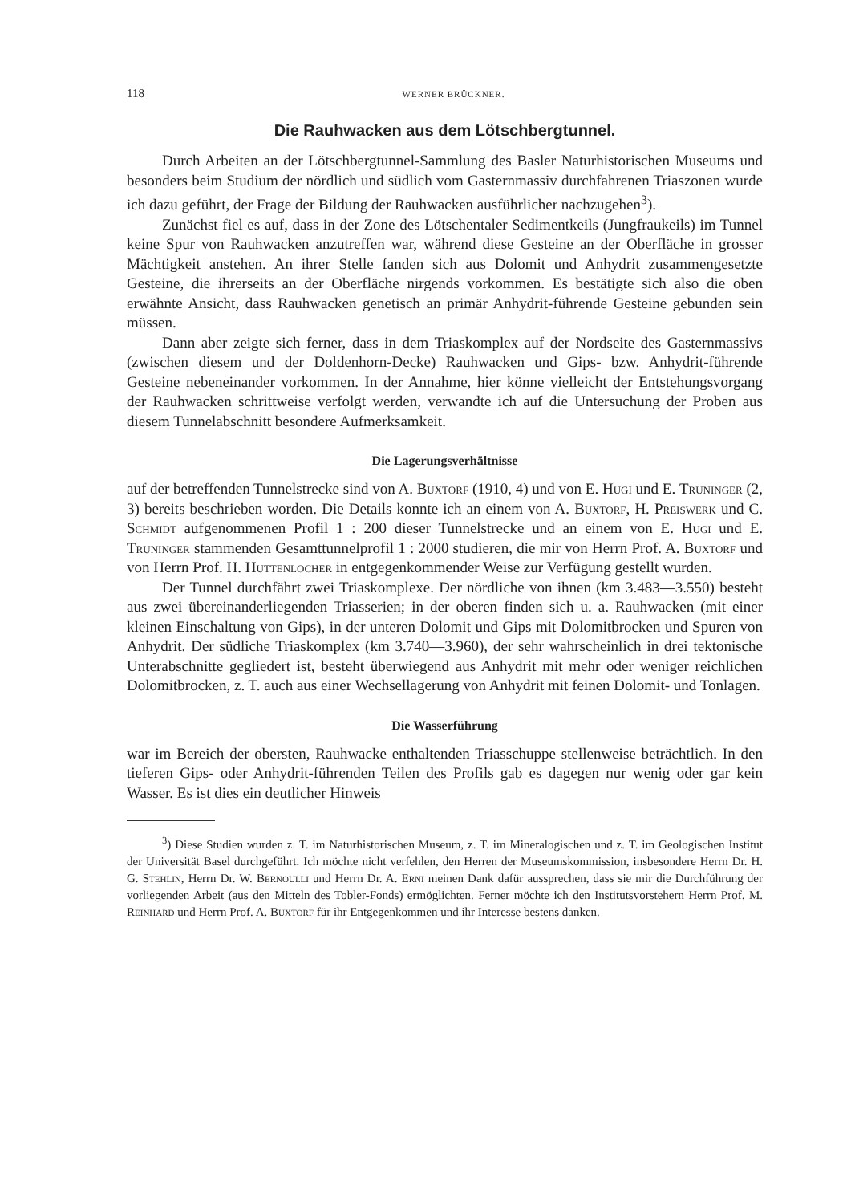118 WERNER BRÜCKNER.
Die Rauhwacken aus dem Lötschbergtunnel.
Durch Arbeiten an der Lötschbergtunnel-Sammlung des Basler Naturhistorischen Museums und besonders beim Studium der nördlich und südlich vom Gasternmassiv durchfahrenen Triaszonen wurde ich dazu geführt, der Frage der Bildung der Rauhwacken ausführlicher nachzugehen<sup>3</sup>).
Zunächst fiel es auf, dass in der Zone des Lötschentaler Sedimentkeils (Jungfraukeils) im Tunnel keine Spur von Rauhwacken anzutreffen war, während diese Gesteine an der Oberfläche in grosser Mächtigkeit anstehen. An ihrer Stelle fanden sich aus Dolomit und Anhydrit zusammengesetzte Gesteine, die ihrerseits an der Oberfläche nirgends vorkommen. Es bestätigte sich also die oben erwähnte Ansicht, dass Rauhwacken genetisch an primär Anhydrit-führende Gesteine gebunden sein müssen.
Dann aber zeigte sich ferner, dass in dem Triaskomplex auf der Nordseite des Gasternmassivs (zwischen diesem und der Doldenhorn-Decke) Rauhwacken und Gips- bzw. Anhydrit-führende Gesteine nebeneinander vorkommen. In der Annahme, hier könne vielleicht der Entstehungsvorgang der Rauhwacken schrittweise verfolgt werden, verwandte ich auf die Untersuchung der Proben aus diesem Tunnelabschnitt besondere Aufmerksamkeit.
Die Lagerungsverhältnisse
auf der betreffenden Tunnelstrecke sind von A. Buxtorf (1910, 4) und von E. Hugi und E. Truninger (2, 3) bereits beschrieben worden. Die Details konnte ich an einem von A. Buxtorf, H. Preiswerk und C. Schmidt aufgenommenen Profil 1 : 200 dieser Tunnelstrecke und an einem von E. Hugi und E. Truninger stammenden Gesamttunnelprofil 1 : 2000 studieren, die mir von Herrn Prof. A. Buxtorf und von Herrn Prof. H. Huttenlocher in entgegenkommender Weise zur Verfügung gestellt wurden.
Der Tunnel durchfährt zwei Triaskomplexe. Der nördliche von ihnen (km 3.483—3.550) besteht aus zwei übereinanderliegenden Triasserien; in der oberen finden sich u. a. Rauhwacken (mit einer kleinen Einschaltung von Gips), in der unteren Dolomit und Gips mit Dolomitbrocken und Spuren von Anhydrit. Der südliche Triaskomplex (km 3.740—3.960), der sehr wahrscheinlich in drei tektonische Unterabschnitte gegliedert ist, besteht überwiegend aus Anhydrit mit mehr oder weniger reichlichen Dolomitbrocken, z. T. auch aus einer Wechsellagerung von Anhydrit mit feinen Dolomit- und Tonlagen.
Die Wasserführung
war im Bereich der obersten, Rauhwacke enthaltenden Triasschuppe stellenweise beträchtlich. In den tieferen Gips- oder Anhydrit-führenden Teilen des Profils gab es dagegen nur wenig oder gar kein Wasser. Es ist dies ein deutlicher Hinweis
<sup>3</sup>) Diese Studien wurden z. T. im Naturhistorischen Museum, z. T. im Mineralogischen und z. T. im Geologischen Institut der Universität Basel durchgeführt. Ich möchte nicht verfehlen, den Herren der Museumskommission, insbesondere Herrn Dr. H. G. Stehlin, Herrn Dr. W. Bernoulli und Herrn Dr. A. Erni meinen Dank dafür aussprechen, dass sie mir die Durchführung der vorliegenden Arbeit (aus den Mitteln des Tobler-Fonds) ermöglichten. Ferner möchte ich den Institutsvorstehern Herrn Prof. M. Reinhard und Herrn Prof. A. Buxtorf für ihr Entgegenkommen und ihr Interesse bestens danken.